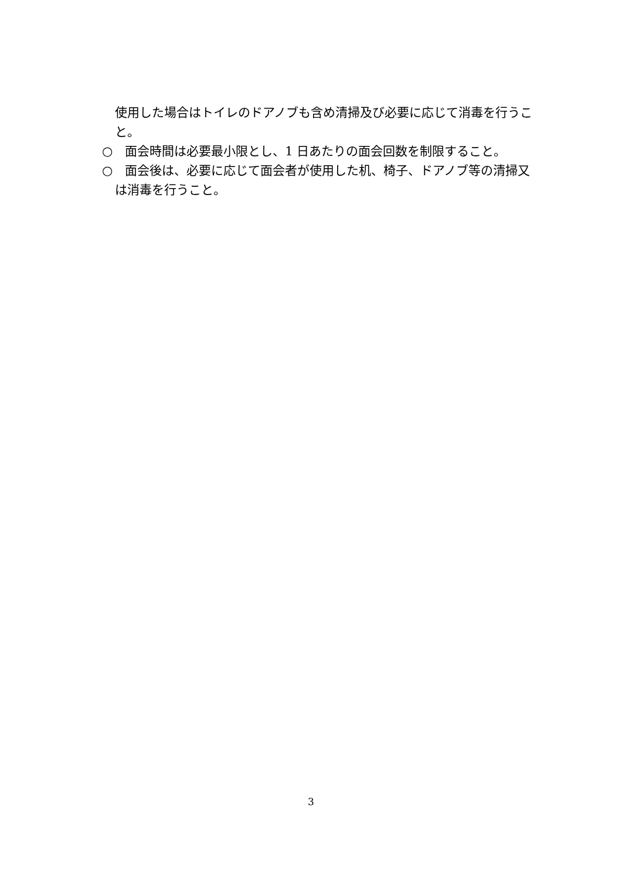使用した場合はトイレのドアノブも含め清掃及び必要に応じて消毒を行うこと。
○　面会時間は必要最小限とし、1 日あたりの面会回数を制限すること。
○　面会後は、必要に応じて面会者が使用した机、椅子、ドアノブ等の清掃又は消毒を行うこと。
3